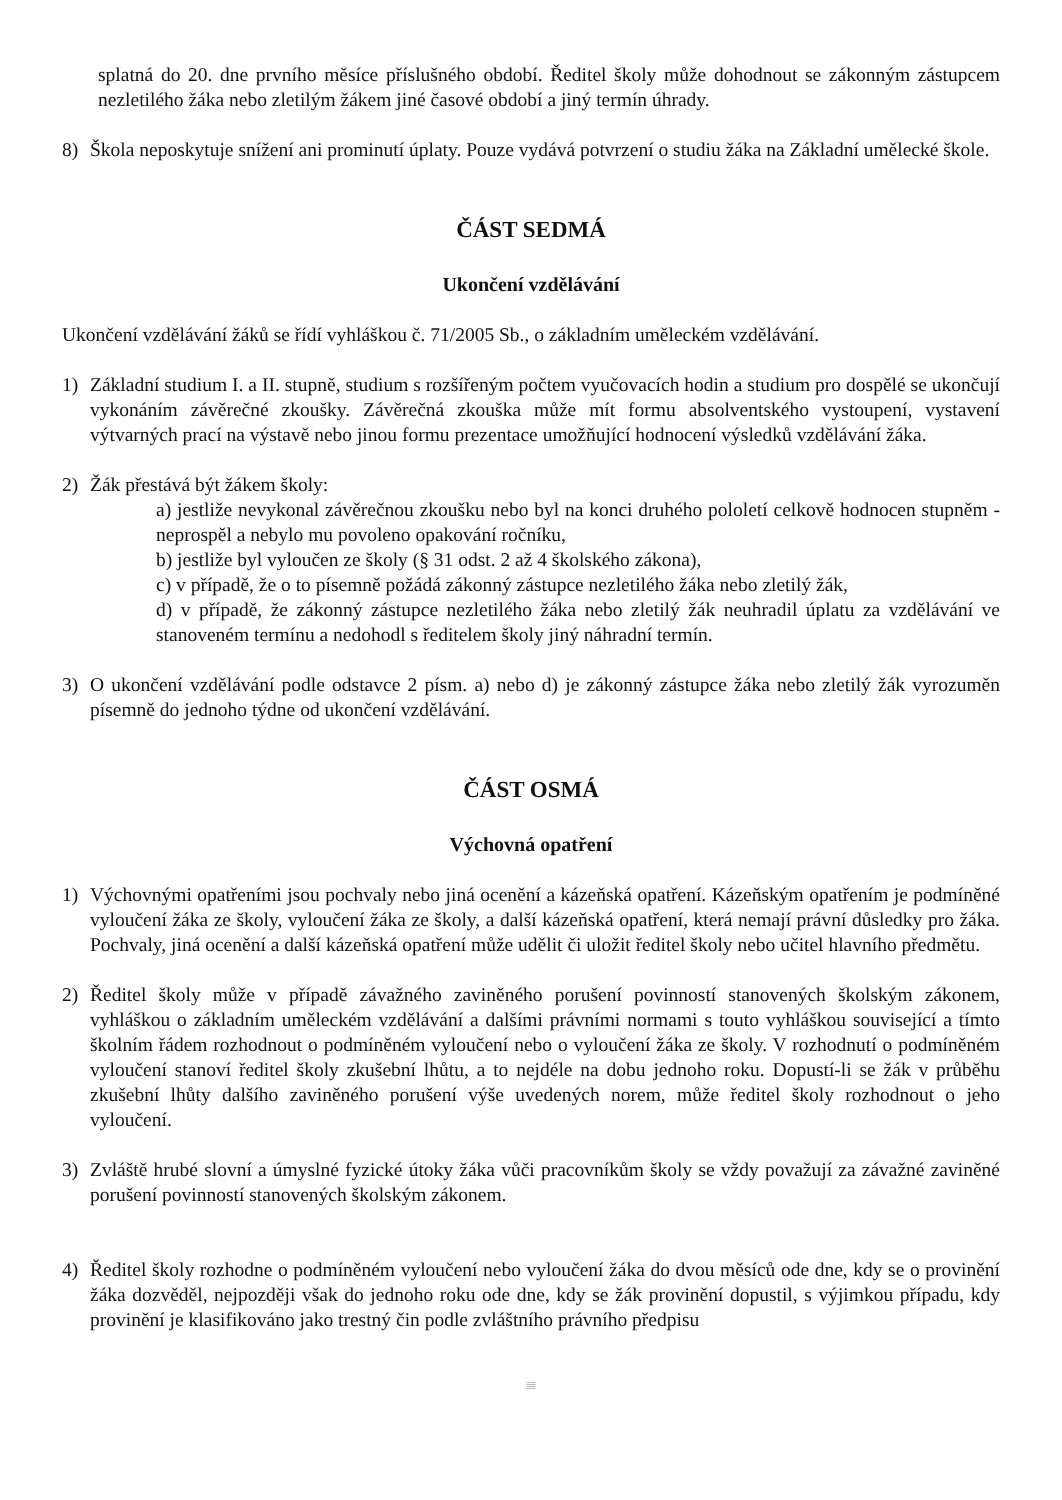splatná do 20. dne prvního měsíce příslušného období. Ředitel školy může dohodnout se zákonným zástupcem nezletilého žáka nebo zletilým žákem jiné časové období a jiný termín úhrady.
8) Škola neposkytuje snížení ani prominutí úplaty. Pouze vydává potvrzení o studiu žáka na Základní umělecké škole.
ČÁST SEDMÁ
Ukončení vzdělávání
Ukončení vzdělávání žáků se řídí vyhláškou č. 71/2005 Sb., o základním uměleckém vzdělávání.
1) Základní studium I. a II. stupně, studium s rozšířeným počtem vyučovacích hodin a studium pro dospělé se ukončují vykonáním závěrečné zkoušky. Závěrečná zkouška může mít formu absolventského vystoupení, vystavení výtvarných prací na výstavě nebo jinou formu prezentace umožňující hodnocení výsledků vzdělávání žáka.
2) Žák přestává být žákem školy:
a) jestliže nevykonal závěrečnou zkoušku nebo byl na konci druhého pololetí celkově hodnocen stupněm - neprospěl a nebylo mu povoleno opakování ročníku,
b) jestliže byl vyloučen ze školy (§ 31 odst. 2 až 4 školského zákona),
c) v případě, že o to písemně požádá zákonný zástupce nezletilého žáka nebo zletilý žák,
d) v případě, že zákonný zástupce nezletilého žáka nebo zletilý žák neuhradil úplatu za vzdělávání ve stanoveném termínu a nedohodl s ředitelem školy jiný náhradní termín.
3) O ukončení vzdělávání podle odstavce 2 písm. a) nebo d) je zákonný zástupce žáka nebo zletilý žák vyrozuměn písemně do jednoho týdne od ukončení vzdělávání.
ČÁST OSMÁ
Výchovná opatření
1) Výchovnými opatřeními jsou pochvaly nebo jiná ocenění a kázeňská opatření. Kázeňským opatřením je podmíněné vyloučení žáka ze školy, vyloučení žáka ze školy, a další kázeňská opatření, která nemají právní důsledky pro žáka. Pochvaly, jiná ocenění a další kázeňská opatření může udělit či uložit ředitel školy nebo učitel hlavního předmětu.
2) Ředitel školy může v případě závažného zaviněného porušení povinností stanovených školským zákonem, vyhláškou o základním uměleckém vzdělávání a dalšími právními normami s touto vyhláškou související a tímto školním řádem rozhodnout o podmíněném vyloučení nebo o vyloučení žáka ze školy. V rozhodnutí o podmíněném vyloučení stanoví ředitel školy zkušební lhůtu, a to nejdéle na dobu jednoho roku. Dopustí-li se žák v průběhu zkušební lhůty dalšího zaviněného porušení výše uvedených norem, může ředitel školy rozhodnout o jeho vyloučení.
3) Zvláště hrubé slovní a úmyslné fyzické útoky žáka vůči pracovníkům školy se vždy považují za závažné zaviněné porušení povinností stanovených školským zákonem.
4) Ředitel školy rozhodne o podmíněném vyloučení nebo vyloučení žáka do dvou měsíců ode dne, kdy se o provinění žáka dozvěděl, nejpozději však do jednoho roku ode dne, kdy se žák provinění dopustil, s výjimkou případu, kdy provinění je klasifikováno jako trestný čin podle zvláštního právního předpisu
≣